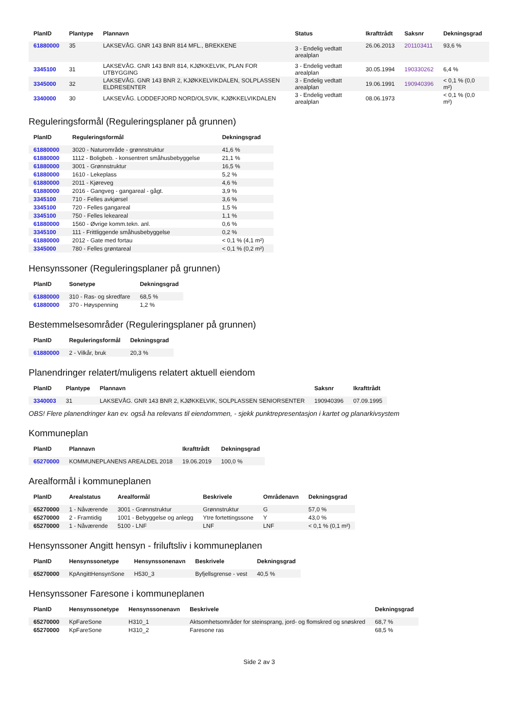| PlanID | Plantype | Plannavn | Status | Ikrafttrådt | Saksnr | Dekningsgrad |
| --- | --- | --- | --- | --- | --- | --- |
| 61880000 | 35 | LAKSEVÅG. GNR 143 BNR 814 MFL., BREKKENE | 3 - Endelig vedtatt arealplan | 26.06.2013 | 201103411 | 93,6 % |
| 3345100 | 31 | LAKSEVÅG. GNR 143 BNR 814, KJØKKELVIK, PLAN FOR UTBYGGING | 3 - Endelig vedtatt arealplan | 30.05.1994 | 190330262 | 6,4 % |
| 3345000 | 32 | LAKSEVÅG. GNR 143 BNR 2, KJØKKELVIKDALEN, SOLPLASSEN ELDRESENTER | 3 - Endelig vedtatt arealplan | 19.06.1991 | 190940396 | < 0,1 % (0,0 m²) |
| 3340000 | 30 | LAKSEVÅG. LODDEFJORD NORD/OLSVIK, KJØKKELVIKDALEN | 3 - Endelig vedtatt arealplan | 08.06.1973 | | < 0,1 % (0,0 m²) |
Reguleringsformål (Reguleringsplaner på grunnen)
| PlanID | Reguleringsformål | Dekningsgrad |
| --- | --- | --- |
| 61880000 | 3020 - Naturområde - grønnstruktur | 41,6 % |
| 61880000 | 1112 - Boligbeb. - konsentrert småhusbebyggelse | 21,1 % |
| 61880000 | 3001 - Grønnstruktur | 16,5 % |
| 61880000 | 1610 - Lekeplass | 5,2 % |
| 61880000 | 2011 - Kjøreveg | 4,6 % |
| 61880000 | 2016 - Gangveg - gangareal - gågt. | 3,9 % |
| 3345100 | 710 - Felles avkjørsel | 3,6 % |
| 3345100 | 720 - Felles gangareal | 1,5 % |
| 3345100 | 750 - Felles lekeareal | 1,1 % |
| 61880000 | 1560 - Øvrige komm.tekn. anl. | 0,6 % |
| 3345100 | 111 - Frittliggende småhusbebyggelse | 0,2 % |
| 61880000 | 2012 - Gate med fortau | < 0,1 % (4,1 m²) |
| 3345000 | 780 - Felles grøntareal | < 0,1 % (0,2 m²) |
Hensynssoner (Reguleringsplaner på grunnen)
| PlanID | Sonetype | Dekningsgrad |
| --- | --- | --- |
| 61880000 | 310 - Ras- og skredfare | 68,5 % |
| 61880000 | 370 - Høyspenning | 1,2 % |
Bestemmelsesområder (Reguleringsplaner på grunnen)
| PlanID | Reguleringsformål | Dekningsgrad |
| --- | --- | --- |
| 61880000 | 2 - Vilkår, bruk | 20,3 % |
Planendringer relatert/muligens relatert aktuell eiendom
| PlanID | Plantype | Plannavn | Saksnr | Ikrafttrådt |
| --- | --- | --- | --- | --- |
| 3340003 | 31 | LAKSEVÅG. GNR 143 BNR 2, KJØKKELVIK, SOLPLASSEN SENIORSENTER | 190940396 | 07.09.1995 |
OBS! Flere planendringer kan ev. også ha relevans til eiendommen, - sjekk punktrepresentasjon i kartet og planarkivsystem
Kommuneplan
| PlanID | Plannavn | Ikrafttrådt | Dekningsgrad |
| --- | --- | --- | --- |
| 65270000 | KOMMUNEPLANENS AREALDEL 2018 | 19.06.2019 | 100,0 % |
Arealformål i kommuneplanen
| PlanID | Arealstatus | Arealformål | Beskrivele | Områdenavn | Dekningsgrad |
| --- | --- | --- | --- | --- | --- |
| 65270000 | 1 - Nåværende | 3001 - Grønnstruktur | Grønnstruktur | G | 57,0 % |
| 65270000 | 2 - Framtidig | 1001 - Bebyggelse og anlegg | Ytre fortettingssone | Y | 43,0 % |
| 65270000 | 1 - Nåværende | 5100 - LNF | LNF | LNF | < 0,1 % (0,1 m²) |
Hensynssoner Angitt hensyn - friluftsliv i kommuneplanen
| PlanID | Hensynssonetype | Hensynssonenavn | Beskrivele | Dekningsgrad |
| --- | --- | --- | --- | --- |
| 65270000 | KpAngittHensynSone | H530_3 | Byfjellsgrense - vest | 40,5 % |
Hensynssoner Faresone i kommuneplanen
| PlanID | Hensynssonetype | Hensynssonenavn | Beskrivele | Dekningsgrad |
| --- | --- | --- | --- | --- |
| 65270000 | KpFareSone | H310_1 | Aktsomhetsområder for steinsprang, jord- og flomskred og snøskred | 68,7 % |
| 65270000 | KpFareSone | H310_2 | Faresone ras | 68,5 % |
Side 2 av 3